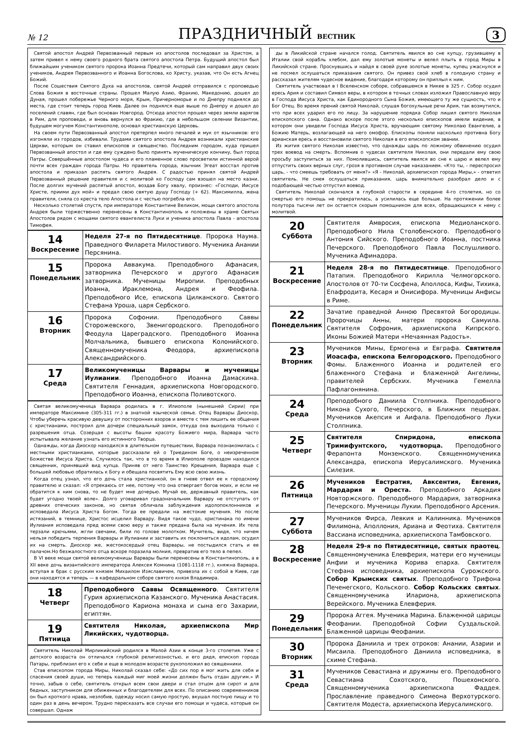№ 12 ПРАЗДНИЧНЫЙ ВЕСТНИК 3
Святой апостол Андрей Первозванный первым из апостолов последовал за Христом, а затем привел к нему своего родного брата святого апостола Петра. Будущий апостол был ближайшим учеником святого пророка Иоанна Предтечи, который сам направил двух своих учеников, Андрея Первозванного и Иоанна Богослова, ко Христу, указав, что Он есть Агнец Божий.
После Сошествия Святого Духа на апостолов, святой Андрей отправился с проповедью Слова Божия в восточные страны. Прошел Малую Азию, Фракию, Македонию, дошел до Дуная, прошел побережье Черного моря, Крым, Причерноморье и по Днепру поднялся до места, где стоит теперь город Киев. Далее он поднялся еще выше по Днепру и дошел до поселений славян, где был основан Новгород. Отсюда апостол прошел через земли варягов в Рим, для проповеди, и вновь вернулся во Фракию, где в небольшом селении Византии, будущем могучем Константинополе, основал христианскую Церковь.
На своем пути Первозванный апостол претерпел много печалей и мук от язычников: его изгоняли из городов, избивали. Трудами святого апостола Андрея возникали христианские Церкви, которым он ставил епископов и священство. Последним городом, куда пришел Первозванный апостол и где ему суждено было принять мученическую кончину, был город Патры. Совершённые апостолом чудеса и его пламенное слово просветили истинной верой почти всех граждан города Патры. Но правитель города, язычник Эгеат восстал против апостола и приказал распять святого Андрея. С радостью принял святой Андрей Первозванный решение правителя и с молитвой ко Господу сам взошел на место казни. После долгих мучений распятый апостол, воздав Богу хвалу, произнес: «Господи, Иисусе Христе, приими дух мой» и предал свою святую душу Господу (+ 62). Максимилла, жена правителя, сняла со креста тело Апостола и с честью погребла его.
Несколько столетий спустя, при императоре Константине Великом, мощи святого апостола Андрея были торжественно перенесены в Константинополь и положены в храме Святых Апостолов рядом с мощами святого евангелиста Луки и ученика апостола Павла - апостола Тимофея.
| 14 Воскресение | Неделя 27-я по Пятидесятнице . Пророка Наума. Праведного Филарета Милостивого. Мученика Анании Персянина. |
| 15 Понедельник | Пророка Аввакума. Преподобного Афанасия, затворника Печерского и другого Афанасия затворника. Мученицы Миропии. Преподобных Иоанна, Ираклемона, Андрея и Феофила. Преподобного Исе, епископа Цилканского. Святого Стефана Уроша, царя Сербского. |
| 16 Вторник | Пророка Софонии. Преподобного Саввы Сторожевского, Звенигородского. Преподобного Феодула Цареградского. Преподобного Иоанна Молчальника, бывшего епископа Колонийского. Священномученика Феодора, архиепископа Александрийского. |
| 17 Среда | Великомученицы Варвары и мученицы Иулиании . Преподобного Иоанна Дамаскина. Святителя Геннадия, архиепископа Новгородского. Преподобного Иоанна, епископа Поливотского. |
Святая великомученица Варвара родилась в г. Илиополе (нынешней Сирии) при императоре Максимине (305-311 гг.) в знатной языческой семье. Отец Варвары Диоскор, Чтобы уберечь красивую девушку от посторонних взоров и вместе с тем лишить ее общения с христианами, построил для дочери специальный замок, откуда она выходила только с разрешения отца. Созерцая с высоты башни красоту Божиего мира, Варвара часто испытывала желание узнать его истинного Творца.
Однажды, когда Диоскор находился в длительном путешествии, Варвара познакомилась с местными христианками, которые рассказали ей о Триедином Боге, о неизреченном Божестве Иисуса Христа. Случилось так, что в то время в Илиополе проездом находился священник, принявший вид купца. Приняв от него Таинство Крещения, Варвара еще с большей любовью обратилась к Богу и обещала посвятить Ему всю свою жизнь.
Когда отец узнал, что его дочь стала христианкой, он в гневе отвел ее к городскому правителю и сказал: «Я отрекаюсь от нее, потому что она отвергает богов моих, и если не обратится к ним снова, то не будет мне дочерью. Мучай ее, державный правитель, как будет угодно твоей воле». Долго уговаривал градоначальник Варвару не отступать от древних отеческих законов, но святая обличала заблуждения идолопоклонников и исповедала Иисуса Христа Богом. Тогда ее предали на жестокие мучения. Но после истязаний, в темнице, Христос исцелил Варвару. Видя такое чудо, христинака по имени Иулиания исповедала пред всеми свою веру и также предана была на мучения. Их тела терзали крючьями, жгли свечами, били по голове молотком. Мучитель, видя, что ничем нельзя победить терпения Варвары и Иулиании и заставить их поклониться идолам, осудил их на смерть. Диоскор же, жестокосердый отец Варвары, не постыдился стать и ее палачом.Но безжалостного отца вскоре поразила молния, превратив его тело в пепел.
В VI веке мощи святой великомученицы Варвары были перенесены в Константинополь, а в XII веке дочь византийского императора Алексея Комнина (1081-1118 гг.), княжна Варвара, вступая в брак с русским князем Михаилом Изяславичем, привезла их с собой в Киев, где они находятся и теперь — в кафедральном соборе святого князя Владимира.
| 18 Четверг | Преподобного Саввы Освященного . Святителя Гурия архиепископа Казанского. Мученика Анастасия. Преподобного Кариона монаха и сына его Захарии, египтян. |
| 19 Пятница | Святителя Николая, архиепископа Мир Ликийских, чудотворца. |
Святитель Николай Мирликийский родился в Малой Азии в конце 3-го столетия. Уже с детского возраста он отличался глубокой религиозностью, и его дядя, епископ города Патары, приблизил его к себе и еще в молодом возрасте рукоположил во священники.
Став епископом города Миры, Николай сказал себе: «До сих пор я мог жить для себя и спасения своей души, но теперь каждый миг моей жизни должен быть отдан другим.» И точно, забыв о себе, святитель открыл всем свои двери и стал отцом для сирот и для бедных, заступником для обиженных и благодетелем для всех. По описанию современников он был кроткого нрава, незлобив, одежду носил самую простую, вкушал постную пищу и то один раз в день вечером. Трудно пересказать все случаи его помощи и чудеса, которые он совершал. Однаж
ды в Ликийской стране начался голод. Святитель явился во сне купцу, грузившему в Италии свой корабль хлебом, дал ему золотые монеты и велел плыть в город Миры в Ликийской стране. Проснувшись и найдя в своей руке золотые монеты, купец ужаснулся и не посмел ослушаться приказания святого. Он привез свой хлеб в голодную страну и рассказал жителям чудесное видение, благодаря которому он приплыл к ним.
Святитель участвовал в I Вселенском соборе, собравшемся в Никее в 325 г. Собор осудил ересь Ария и составил Символ веры, в котором в точных словах изложил Православную веру в Господа Иисуса Христа, как Единородного Сына Божия, имеющего ту же сущность, что и Бог Отец. Во время прений святой Николай, слушая богохульные речи Ария, так возмутился, что при всех ударил его по лицу. За нарушение порядка Собор лишил святого Николая епископского сана. Однако вскоре после этого несколько епископов имели видение, в котором они увидели Господа Иисуса Христа, вручающим святому Николаю Евангелие, а Божию Матерь, возлагающей на него омофор. Епископы поняли насколько противна Богу арианская ересь и восстановили святого Николая в его епископском звании.
Из жития святого Николая известно, что однажды царь по ложному обвинению осудил трех воевод на смерть. Вспомнив о чудесах святителя Николая, они передали ему свою просьбу заступиться за них. Помолившись, святитель явился во сне к царю и велел ему отпустить своих верных слуг, грозя в противном случае наказанием. «Кто ты, - переспросил царь, - что смеешь требовать от меня?» «Я - Николай, архиепископ города Миры,» - ответил святитель. Не смея ослушаться приказания, царь внимательно разобрал дело и с подобающей честью отпустил воевод.
Святитель Николай скончался в глубокой старости в середине 4-го столетия, но со смертью его помощь не прекратилась, а усилилась еще больше. На протяжении более полутора тысячи лет он остается скорым помощником для всех, обращающихся к нему с молитвой.
| 20 Суббота | Святителя Амвросия, епископа Медиоланского. Преподобного Нила Столобенского. Преподобного Антония Сийского. Преподобного Иоанна, постника Печерского. Преподобного Павла Послушливого. Мученика Афинадора. |
| 21 Воскресение | Неделя 28-я по Пятидесятнице . Преподобного Патапия. Преподобного Кирилла Челмогорского. Апостолов от 70-ти Сосфена, Аполлоса, Кифы, Тихика, Епафродита, Кесаря и Онисифора. Мученицы Анфисы в Риме. |
| 22 Понедельник | Зачатие праведной Анною Пресвятой Богородицы. Пророчицы Анны, матери пророка Самуила. Святителя Софрония, архиепископа Кипрского. Иконы Божией Матери «Нечаянная Радость». |
| 23 Вторник | Мучеников Мины, Ермогена и Евграфа. Святителя Иоасафа, епископа Белгородского. Преподобного Фомы. Блаженного Иоанна и родителей его блаженного Стефана и блаженной Ангелины, правителей Сербских. Мученика Гемелла Пафлагонянина. |
| 24 Среда | Преподобного Даниила Столпника. Преподобного Никона Сухого, Печерского, в Ближних пещерах. Мучеников Акепсия и Аифала. Преподобного Луки Столпника. |
| 25 Четверг | Святителя Спиридона, епископа Тримифунтского, чудотворца. Преподобного Ферапонта Монзенского. Священномученика Александра, епископа Иерусалимского. Мученика Силезия. |
| 26 Пятница | Мучеников Евстратия, Авксентия, Евгения, Мардария и Ореста. Преподобного Аркадия Новторжского. Преподобного Мардария, затворника Печерского. Мученицы Лукии. Преподобного Арсения. |
| 27 Суббота | Мучеников Фирса, Левкия и Калинника. Мучеников Филимона, Аполлония, Ариана и Феотиха. Святителя Вассиана исповедника, архиепископа Тамбовского. |
| 28 Воскресение | Неделя 29-я по Пятидесятнице, святых праотец . Священномученика Елевферия, матери его мученицы Анфии и мученика Корива епарха. Святителя Стефана исповедника, архиепископа Сурожского. Собор Крымских святых . Преподобного Трифона Печенегского, Кольского. Собор Кольских святых . Священномученика Илариона, архиепископа Верейского. Мученика Елевферия. |
| 29 Понедельник | Пророка Аггея. Мученика Марина. Блаженной царицы Феофании. Преподобной Софии Суздальской. Блаженной царицы Феофании. |
| 30 Вторник | Пророка Даниила и трех отроков: Анании, Азарии и Мисаила. Преподобного Даниила исповедника, в схиме Стефана. |
| 31 Среда | Мучеников Севастиана и дружины его. Преподобного Севастиана Сохотского, Пошехонского. Священномученика архиепископа Фаддея. Прославление праведного Симеона Верхотурского. Святителя Модеста, архиепископа Иерусалимского. |